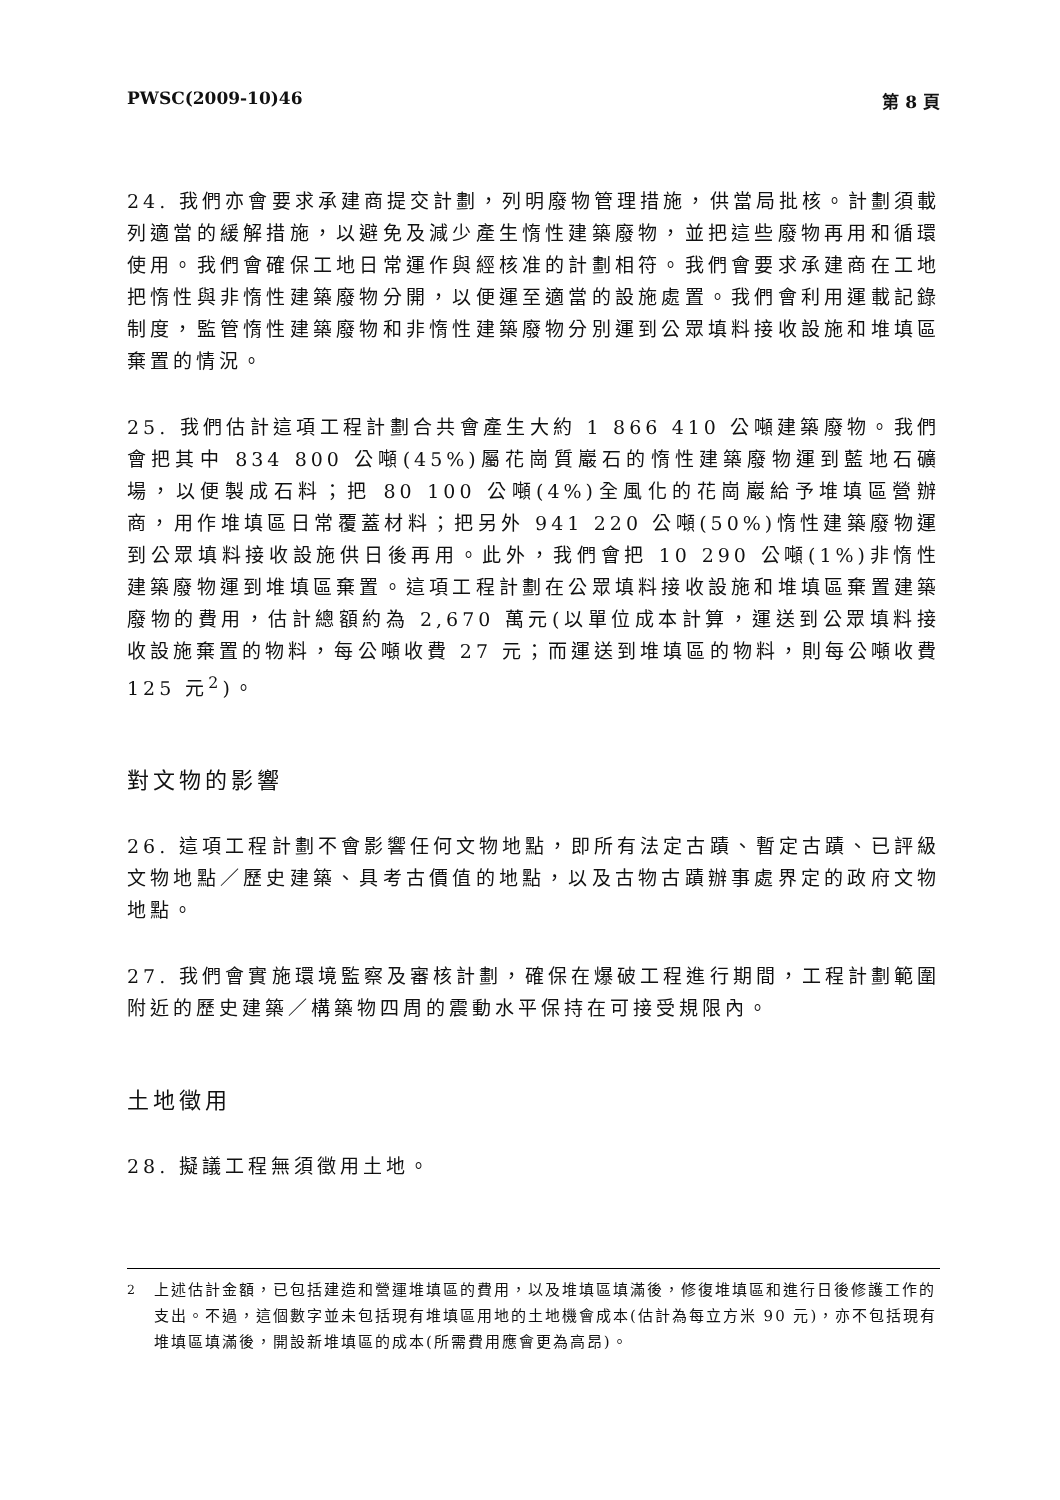PWSC(2009-10)46 第 8 頁
24. 我們亦會要求承建商提交計劃，列明廢物管理措施，供當局批核。計劃須載列適當的緩解措施，以避免及減少產生惰性建築廢物，並把這些廢物再用和循環使用。我們會確保工地日常運作與經核准的計劃相符。我們會要求承建商在工地把惰性與非惰性建築廢物分開，以便運至適當的設施處置。我們會利用運載記錄制度，監管惰性建築廢物和非惰性建築廢物分別運到公眾填料接收設施和堆填區棄置的情況。
25. 我們估計這項工程計劃合共會產生大約 1 866 410 公噸建築廢物。我們會把其中 834 800 公噸(45%)屬花崗質巖石的惰性建築廢物運到藍地石礦場，以便製成石料；把 80 100 公噸(4%)全風化的花崗巖給予堆填區營辦商，用作堆填區日常覆蓋材料；把另外 941 220 公噸(50%)惰性建築廢物運到公眾填料接收設施供日後再用。此外，我們會把 10 290 公噸(1%)非惰性建築廢物運到堆填區棄置。這項工程計劃在公眾填料接收設施和堆填區棄置建築廢物的費用，估計總額約為 2,670 萬元(以單位成本計算，運送到公眾填料接收設施棄置的物料，每公噸收費 27 元；而運送到堆填區的物料，則每公噸收費 125 元<sup>2</sup>)。
對文物的影響
26. 這項工程計劃不會影響任何文物地點，即所有法定古蹟、暫定古蹟、已評級文物地點／歷史建築、具考古價值的地點，以及古物古蹟辦事處界定的政府文物地點。
27. 我們會實施環境監察及審核計劃，確保在爆破工程進行期間，工程計劃範圍附近的歷史建築／構築物四周的震動水平保持在可接受規限內。
土地徵用
28. 擬議工程無須徵用土地。
<sup>2</sup> 上述估計金額，已包括建造和營運堆填區的費用，以及堆填區填滿後，修復堆填區和進行日後修護工作的支出。不過，這個數字並未包括現有堆填區用地的土地機會成本(估計為每立方米 90 元)，亦不包括現有堆填區填滿後，開設新堆填區的成本(所需費用應會更為高昂)。